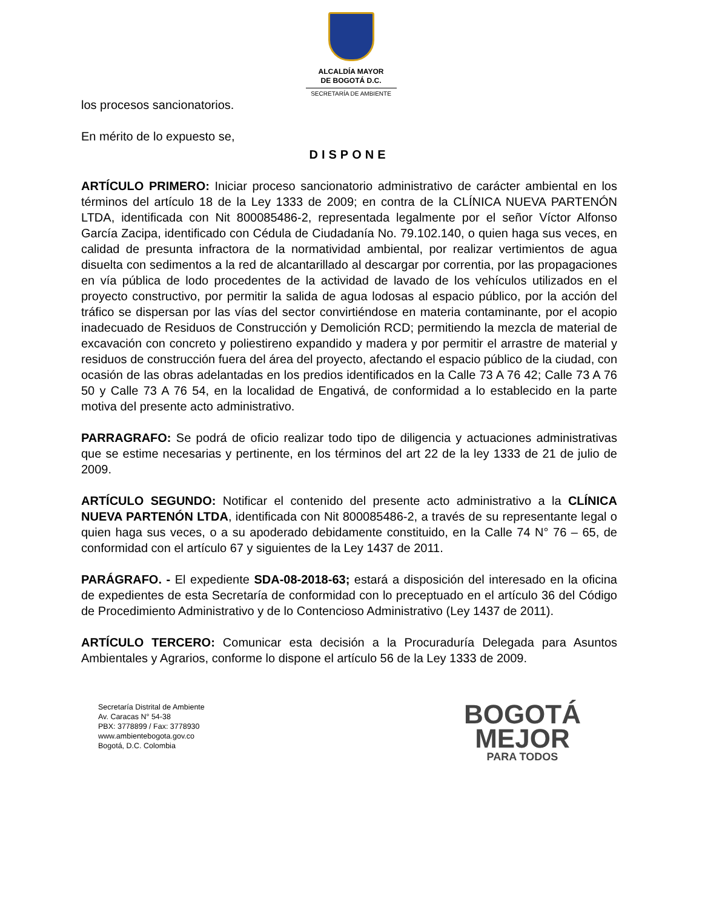ALCALDÍA MAYOR
DE BOGOTÁ D.C.
SECRETARÍA DE AMBIENTE
los procesos sancionatorios.
En mérito de lo expuesto se,
DISPONE
ARTÍCULO PRIMERO: Iniciar proceso sancionatorio administrativo de carácter ambiental en los términos del artículo 18 de la Ley 1333 de 2009; en contra de la CLÍNICA NUEVA PARTENÓN LTDA, identificada con Nit 800085486-2, representada legalmente por el señor Víctor Alfonso García Zacipa, identificado con Cédula de Ciudadanía No. 79.102.140, o quien haga sus veces, en calidad de presunta infractora de la normatividad ambiental, por realizar vertimientos de agua disuelta con sedimentos a la red de alcantarillado al descargar por correntia, por las propagaciones en vía pública de lodo procedentes de la actividad de lavado de los vehículos utilizados en el proyecto constructivo, por permitir la salida de agua lodosas al espacio público, por la acción del tráfico se dispersan por las vías del sector convirtiéndose en materia contaminante, por el acopio inadecuado de Residuos de Construcción y Demolición RCD; permitiendo la mezcla de material de excavación con concreto y poliestireno expandido y madera y por permitir el arrastre de material y residuos de construcción fuera del área del proyecto, afectando el espacio público de la ciudad, con ocasión de las obras adelantadas en los predios identificados en la Calle 73 A 76 42; Calle 73 A 76 50 y Calle 73 A 76 54, en la localidad de Engativá, de conformidad a lo establecido en la parte motiva del presente acto administrativo.
PARRAGRAFO: Se podrá de oficio realizar todo tipo de diligencia y actuaciones administrativas que se estime necesarias y pertinente, en los términos del art 22 de la ley 1333 de 21 de julio de 2009.
ARTÍCULO SEGUNDO: Notificar el contenido del presente acto administrativo a la CLÍNICA NUEVA PARTENÓN LTDA, identificada con Nit 800085486-2, a través de su representante legal o quien haga sus veces, o a su apoderado debidamente constituido, en la Calle 74 N° 76 – 65, de conformidad con el artículo 67 y siguientes de la Ley 1437 de 2011.
PARÁGRAFO. - El expediente SDA-08-2018-63; estará a disposición del interesado en la oficina de expedientes de esta Secretaría de conformidad con lo preceptuado en el artículo 36 del Código de Procedimiento Administrativo y de lo Contencioso Administrativo (Ley 1437 de 2011).
ARTÍCULO TERCERO: Comunicar esta decisión a la Procuraduría Delegada para Asuntos Ambientales y Agrarios, conforme lo dispone el artículo 56 de la Ley 1333 de 2009.
Secretaría Distrital de Ambiente
Av. Caracas N° 54-38
PBX: 3778899 / Fax: 3778930
www.ambientebogota.gov.co
Bogotá, D.C. Colombia
BOGOTÁ
MEJOR
PARA TODOS